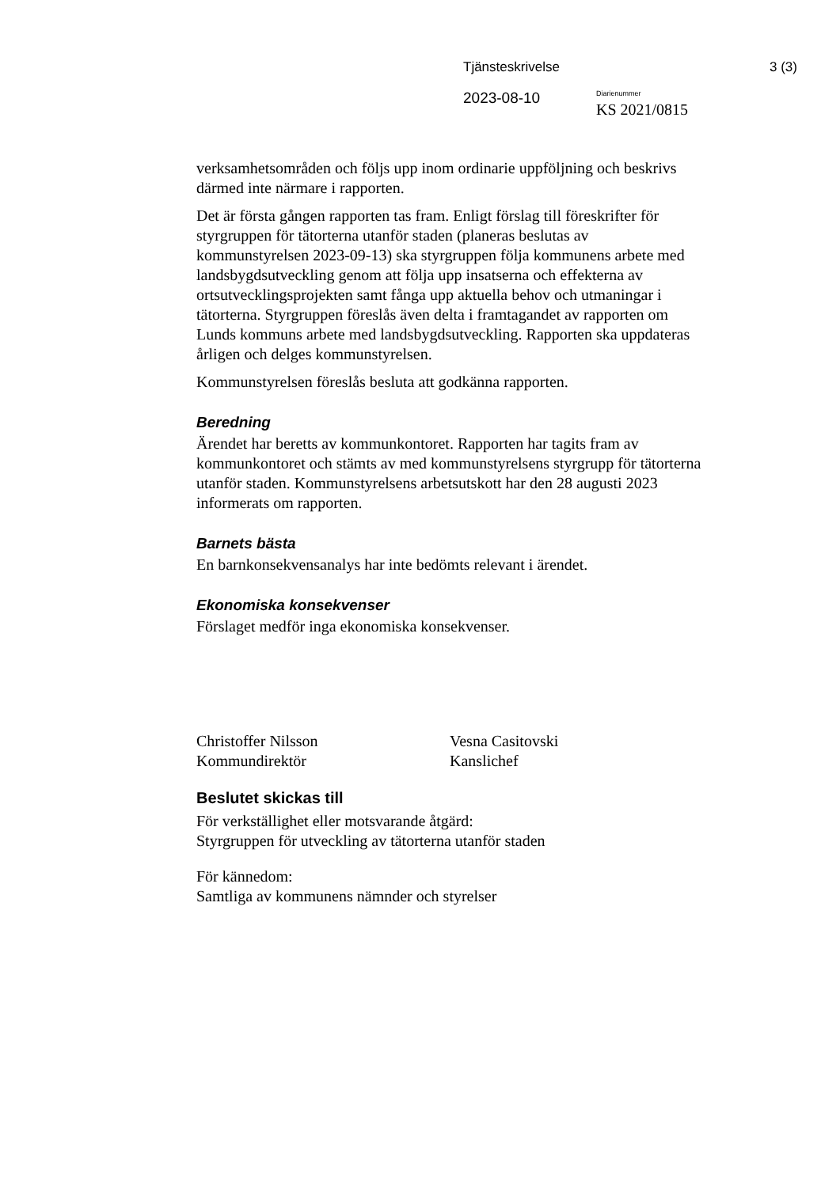Tjänsteskrivelse 3 (3)
2023-08-10
Diarienummer
KS 2021/0815
verksamhetsområden och följs upp inom ordinarie uppföljning och beskrivs därmed inte närmare i rapporten.
Det är första gången rapporten tas fram. Enligt förslag till föreskrifter för styrgruppen för tätorterna utanför staden (planeras beslutas av kommunstyrelsen 2023-09-13) ska styrgruppen följa kommunens arbete med landsbygdsutveckling genom att följa upp insatserna och effekterna av ortsutvecklingsprojekten samt fånga upp aktuella behov och utmaningar i tätorterna. Styrgruppen föreslås även delta i framtagandet av rapporten om Lunds kommuns arbete med landsbygdsutveckling. Rapporten ska uppdateras årligen och delges kommunstyrelsen.
Kommunstyrelsen föreslås besluta att godkänna rapporten.
Beredning
Ärendet har beretts av kommunkontoret. Rapporten har tagits fram av kommunkontoret och stämts av med kommunstyrelsens styrgrupp för tätorterna utanför staden. Kommunstyrelsens arbetsutskott har den 28 augusti 2023 informerats om rapporten.
Barnets bästa
En barnkonsekvensanalys har inte bedömts relevant i ärendet.
Ekonomiska konsekvenser
Förslaget medför inga ekonomiska konsekvenser.
Christoffer Nilsson
Kommundirektör
Vesna Casitovski
Kanslichef
Beslutet skickas till
För verkställighet eller motsvarande åtgärd:
Styrgruppen för utveckling av tätorterna utanför staden
För kännedom:
Samtliga av kommunens nämnder och styrelser